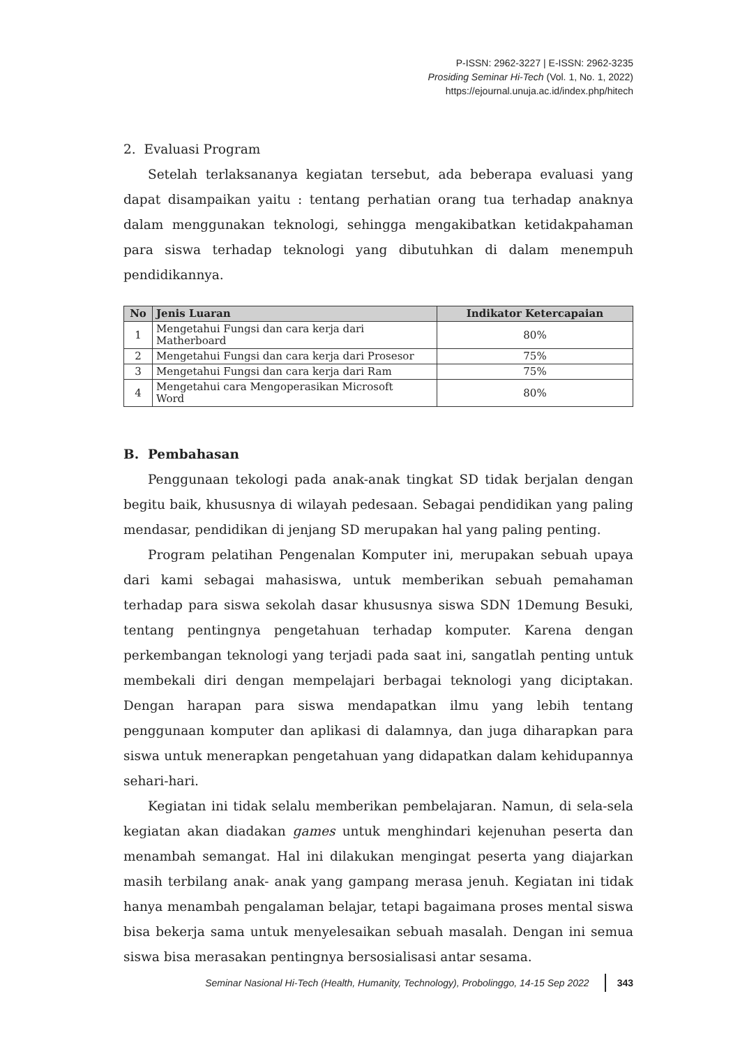P-ISSN: 2962-3227 | E-ISSN: 2962-3235
Prosiding Seminar Hi-Tech (Vol. 1, No. 1, 2022)
https://ejournal.unuja.ac.id/index.php/hitech
2. Evaluasi Program
Setelah terlaksananya kegiatan tersebut, ada beberapa evaluasi yang dapat disampaikan yaitu : tentang perhatian orang tua terhadap anaknya dalam menggunakan teknologi, sehingga mengakibatkan ketidakpahaman para siswa terhadap teknologi yang dibutuhkan di dalam menempuh pendidikannya.
| No | Jenis Luaran | Indikator Ketercapaian |
| --- | --- | --- |
| 1 | Mengetahui Fungsi dan cara kerja dari Matherboard | 80% |
| 2 | Mengetahui Fungsi dan cara kerja dari Prosesor | 75% |
| 3 | Mengetahui Fungsi dan cara kerja dari Ram | 75% |
| 4 | Mengetahui cara Mengoperasikan Microsoft Word | 80% |
B. Pembahasan
Penggunaan tekologi pada anak-anak tingkat SD tidak berjalan dengan begitu baik, khususnya di wilayah pedesaan. Sebagai pendidikan yang paling mendasar, pendidikan di jenjang SD merupakan hal yang paling penting.
Program pelatihan Pengenalan Komputer ini, merupakan sebuah upaya dari kami sebagai mahasiswa, untuk memberikan sebuah pemahaman terhadap para siswa sekolah dasar khususnya siswa SDN 1Demung Besuki, tentang pentingnya pengetahuan terhadap komputer. Karena dengan perkembangan teknologi yang terjadi pada saat ini, sangatlah penting untuk membekali diri dengan mempelajari berbagai teknologi yang diciptakan. Dengan harapan para siswa mendapatkan ilmu yang lebih tentang penggunaan komputer dan aplikasi di dalamnya, dan juga diharapkan para siswa untuk menerapkan pengetahuan yang didapatkan dalam kehidupannya sehari-hari.
Kegiatan ini tidak selalu memberikan pembelajaran. Namun, di sela-sela kegiatan akan diadakan games untuk menghindari kejenuhan peserta dan menambah semangat. Hal ini dilakukan mengingat peserta yang diajarkan masih terbilang anak- anak yang gampang merasa jenuh. Kegiatan ini tidak hanya menambah pengalaman belajar, tetapi bagaimana proses mental siswa bisa bekerja sama untuk menyelesaikan sebuah masalah. Dengan ini semua siswa bisa merasakan pentingnya bersosialisasi antar sesama.
Seminar Nasional Hi-Tech (Health, Humanity, Technology), Probolinggo, 14-15 Sep 2022 343